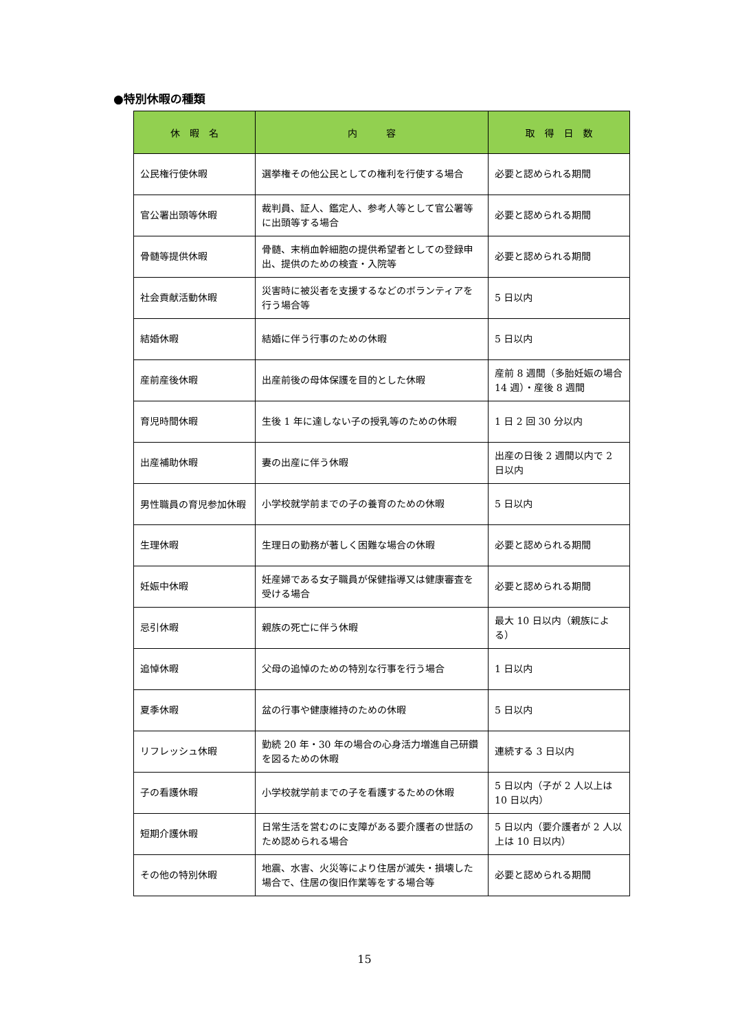●特別休暇の種類
| 休 暇 名 | 内 容 | 取 得 日 数 |
| --- | --- | --- |
| 公民権行使休暇 | 選挙権その他公民としての権利を行使する場合 | 必要と認められる期間 |
| 官公署出頭等休暇 | 裁判員、証人、鑑定人、参考人等として官公署等に出頭等する場合 | 必要と認められる期間 |
| 骨髄等提供休暇 | 骨髄、末梢血幹細胞の提供希望者としての登録申出、提供のための検査・入院等 | 必要と認められる期間 |
| 社会貢献活動休暇 | 災害時に被災者を支援するなどのボランティアを行う場合等 | 5 日以内 |
| 結婚休暇 | 結婚に伴う行事のための休暇 | 5 日以内 |
| 産前産後休暇 | 出産前後の母体保護を目的とした休暇 | 産前 8 週間（多胎妊娠の場合 14 週）・産後 8 週間 |
| 育児時間休暇 | 生後 1 年に達しない子の授乳等のための休暇 | 1 日 2 回 30 分以内 |
| 出産補助休暇 | 妻の出産に伴う休暇 | 出産の日後 2 週間以内で 2 日以内 |
| 男性職員の育児参加休暇 | 小学校就学前までの子の養育のための休暇 | 5 日以内 |
| 生理休暇 | 生理日の勤務が著しく困難な場合の休暇 | 必要と認められる期間 |
| 妊娠中休暇 | 妊産婦である女子職員が保健指導又は健康審査を受ける場合 | 必要と認められる期間 |
| 忌引休暇 | 親族の死亡に伴う休暇 | 最大 10 日以内（親族による） |
| 追悼休暇 | 父母の追悼のための特別な行事を行う場合 | 1 日以内 |
| 夏季休暇 | 盆の行事や健康維持のための休暇 | 5 日以内 |
| リフレッシュ休暇 | 勤続 20 年・30 年の場合の心身活力増進自己研鑽を図るための休暇 | 連続する 3 日以内 |
| 子の看護休暇 | 小学校就学前までの子を看護するための休暇 | 5 日以内（子が 2 人以上は 10 日以内） |
| 短期介護休暇 | 日常生活を営むのに支障がある要介護者の世話のため認められる場合 | 5 日以内（要介護者が 2 人以上は 10 日以内） |
| その他の特別休暇 | 地震、水害、火災等により住居が滅失・損壊した場合で、住居の復旧作業等をする場合等 | 必要と認められる期間 |
15